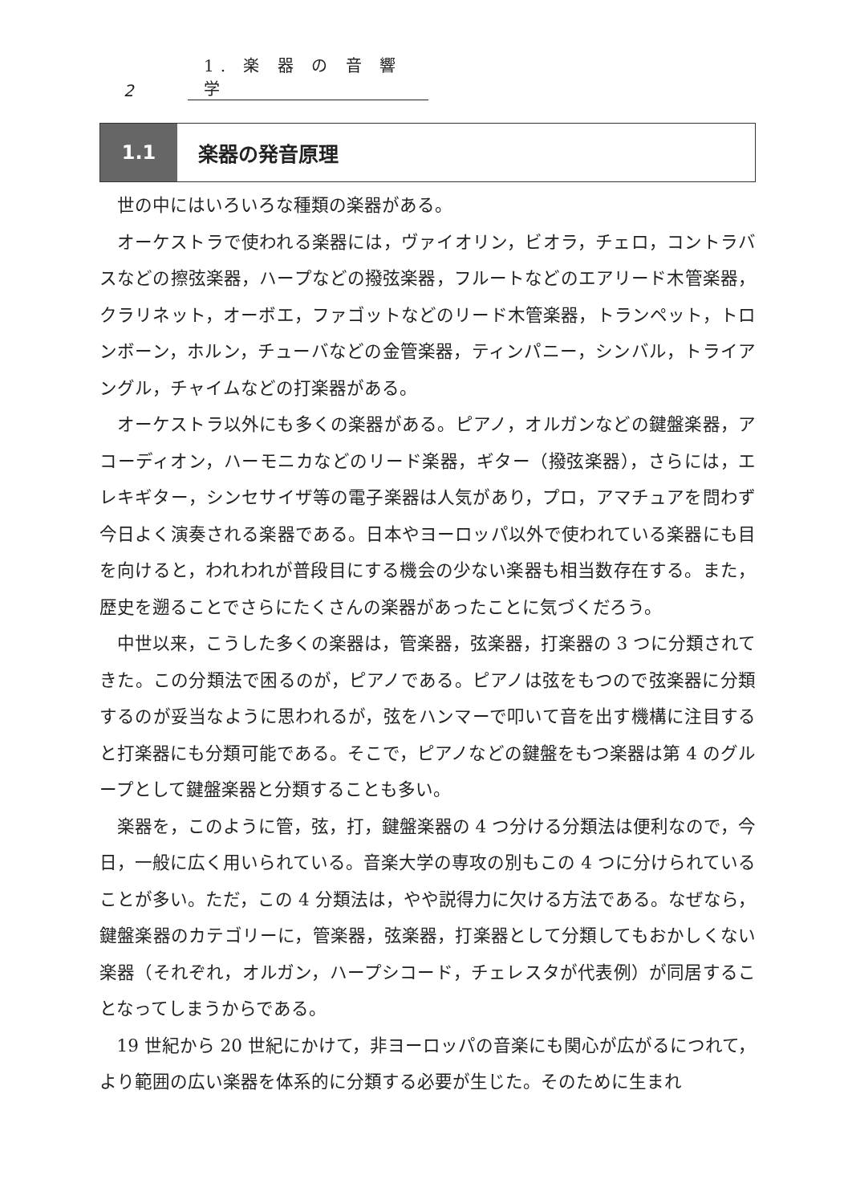2 1. 楽 器 の 音 響 学
1.1
楽器の発音原理
世の中にはいろいろな種類の楽器がある。
オーケストラで使われる楽器には，ヴァイオリン，ビオラ，チェロ，コントラバスなどの擦弦楽器，ハープなどの撥弦楽器，フルートなどのエアリード木管楽器，クラリネット，オーボエ，ファゴットなどのリード木管楽器，トランペット，トロンボーン，ホルン，チューバなどの金管楽器，ティンパニー，シンバル，トライアングル，チャイムなどの打楽器がある。
オーケストラ以外にも多くの楽器がある。ピアノ，オルガンなどの鍵盤楽器，アコーディオン，ハーモニカなどのリード楽器，ギター（撥弦楽器），さらには，エレキギター，シンセサイザ等の電子楽器は人気があり，プロ，アマチュアを問わず今日よく演奏される楽器である。日本やヨーロッパ以外で使われている楽器にも目を向けると，われわれが普段目にする機会の少ない楽器も相当数存在する。また，歴史を遡ることでさらにたくさんの楽器があったことに気づくだろう。
中世以来，こうした多くの楽器は，管楽器，弦楽器，打楽器の 3 つに分類されてきた。この分類法で困るのが，ピアノである。ピアノは弦をもつので弦楽器に分類するのが妥当なように思われるが，弦をハンマーで叩いて音を出す機構に注目すると打楽器にも分類可能である。そこで，ピアノなどの鍵盤をもつ楽器は第 4 のグループとして鍵盤楽器と分類することも多い。
楽器を，このように管，弦，打，鍵盤楽器の 4 つ分ける分類法は便利なので，今日，一般に広く用いられている。音楽大学の専攻の別もこの 4 つに分けられていることが多い。ただ，この 4 分類法は，やや説得力に欠ける方法である。なぜなら，鍵盤楽器のカテゴリーに，管楽器，弦楽器，打楽器として分類してもおかしくない楽器（それぞれ，オルガン，ハープシコード，チェレスタが代表例）が同居することなってしまうからである。
19 世紀から 20 世紀にかけて，非ヨーロッパの音楽にも関心が広がるにつれて，より範囲の広い楽器を体系的に分類する必要が生じた。そのために生まれ